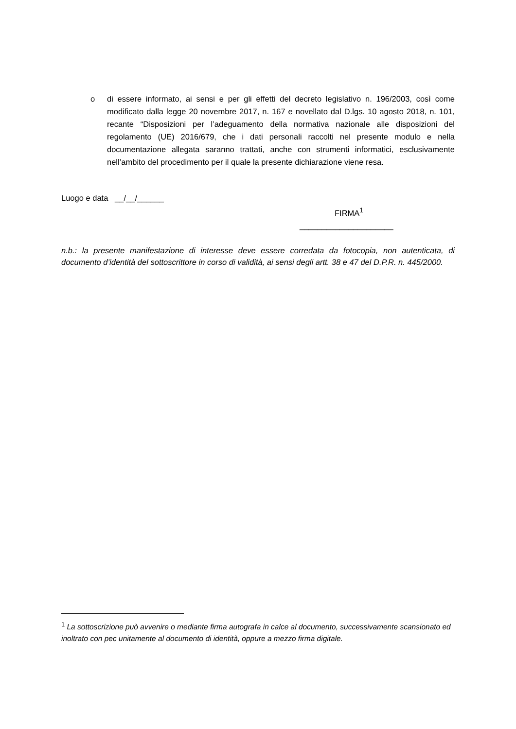o di essere informato, ai sensi e per gli effetti del decreto legislativo n. 196/2003, così come modificato dalla legge 20 novembre 2017, n. 167 e novellato dal D.lgs. 10 agosto 2018, n. 101, recante “Disposizioni per l’adeguamento della normativa nazionale alle disposizioni del regolamento (UE) 2016/679, che i dati personali raccolti nel presente modulo e nella documentazione allegata saranno trattati, anche con strumenti informatici, esclusivamente nell’ambito del procedimento per il quale la presente dichiarazione viene resa.
Luogo e data __/__/______
FIRMA<sup>1</sup>
_____________________
n.b.: la presente manifestazione di interesse deve essere corredata da fotocopia, non autenticata, di documento d’identità del sottoscrittore in corso di validità, ai sensi degli artt. 38 e 47 del D.P.R. n. 445/2000.
<sup>1</sup> La sottoscrizione può avvenire o mediante firma autografa in calce al documento, successivamente scansionato ed inoltrato con pec unitamente al documento di identità, oppure a mezzo firma digitale.